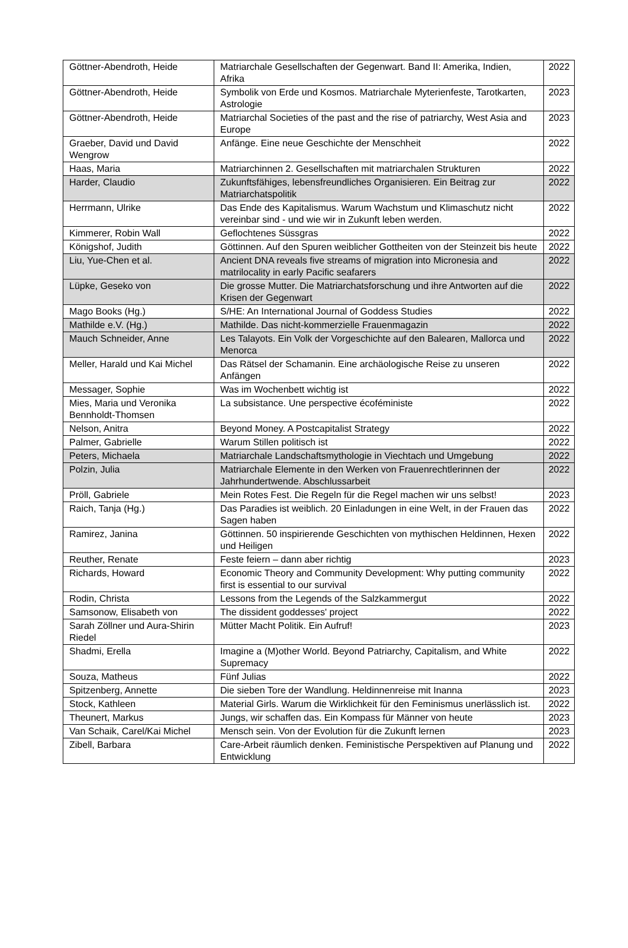| Göttner-Abendroth, Heide | Matriarchale Gesellschaften der Gegenwart. Band II: Amerika, In­dien, Afrika | 2022 |
| Göttner-Abendroth, Heide | Symbolik von Erde und Kosmos. Matriarchale Myterienfeste, Ta­rotkarten, Astrologie | 2023 |
| Göttner-Abendroth, Heide | Matriarchal Societies of the past and the rise of patriarchy, West Asia and Europe | 2023 |
| Graeber, David und David Wengrow | Anfänge. Eine neue Geschichte der Menschheit | 2022 |
| Haas, Maria | Matriarchinnen 2. Gesellschaften mit matriarchalen Strukturen | 2022 |
| Harder, Claudio | Zukunftsfähiges, lebensfreundliches Organisieren. Ein Beitrag zur Matriarchatspolitik | 2022 |
| Herrmann, Ulrike | Das Ende des Kapitalismus. Warum Wachstum und Klimaschutz nicht vereinbar sind - und wie wir in Zukunft leben werden. | 2022 |
| Kimmerer, Robin Wall | Geflochtenes Süssgras | 2022 |
| Königshof, Judith | Göttinnen. Auf den Spuren weiblicher Gottheiten von der Steinzeit bis heute | 2022 |
| Liu, Yue-Chen et al. | Ancient DNA reveals five streams of migration into Micronesia and matrilocality in early Pacific seafarers | 2022 |
| Lüpke, Geseko von | Die grosse Mutter. Die Matriarchatsforschung und ihre Antworten auf die Krisen der Gegenwart | 2022 |
| Mago Books (Hg.) | S/HE: An International Journal of Goddess Studies | 2022 |
| Mathilde e.V. (Hg.) | Mathilde. Das nicht-kommerzielle Frauenmagazin | 2022 |
| Mauch Schneider, Anne | Les Talayots. Ein Volk der Vorgeschichte auf den Balearen, Mal­lorca und Menorca | 2022 |
| Meller, Harald und Kai Michel | Das Rätsel der Schamanin. Eine archäologische Reise zu unse­ren Anfängen | 2022 |
| Messager, Sophie | Was im Wochenbett wichtig ist | 2022 |
| Mies, Maria und Veronika Bennholdt-Thomsen | La subsistance. Une perspective écoféministe | 2022 |
| Nelson, Anitra | Beyond Money. A Postcapitalist Strategy | 2022 |
| Palmer, Gabrielle | Warum Stillen politisch ist | 2022 |
| Peters, Michaela | Matriarchale Landschaftsmythologie in Viechtach und Umgebung | 2022 |
| Polzin, Julia | Matriarchale Elemente in den Werken von Frauenrechtlerinnen der Jahrhundertwende. Abschlussarbeit | 2022 |
| Pröll, Gabriele | Mein Rotes Fest. Die Regeln für die Regel machen wir uns selbst! | 2023 |
| Raich, Tanja (Hg.) | Das Paradies ist weiblich. 20 Einladungen in eine Welt, in der Frauen das Sagen haben | 2022 |
| Ramirez, Janina | Göttinnen. 50 inspirierende Geschichten von mythischen Heldin­nen, Hexen und Heiligen | 2022 |
| Reuther, Renate | Feste feiern – dann aber richtig | 2023 |
| Richards, Howard | Economic Theory and Community Development: Why putting community first is essential to our survival | 2022 |
| Rodin, Christa | Lessons from the Legends of the Salzkammergut | 2022 |
| Samsonow, Elisabeth von | The dissident goddesses' project | 2022 |
| Sarah Zöllner und Aura-Shi­rin Riedel | Mütter Macht Politik. Ein Aufruf! | 2023 |
| Shadmi, Erella | Imagine a (M)other World. Beyond Patriarchy, Capitalism, and White Supremacy | 2022 |
| Souza, Matheus | Fünf Julias | 2022 |
| Spitzenberg, Annette | Die sieben Tore der Wandlung. Heldinnenreise mit Inanna | 2023 |
| Stock, Kathleen | Material Girls. Warum die Wirklichkeit für den Feminismus uner­lässlich ist. | 2022 |
| Theunert, Markus | Jungs, wir schaffen das. Ein Kompass für Männer von heute | 2023 |
| Van Schaik, Carel/Kai Michel | Mensch sein. Von der Evolution für die Zukunft lernen | 2023 |
| Zibell, Barbara | Care-Arbeit räumlich denken. Feministische Perspektiven auf Pla­nung und Entwicklung | 2022 |